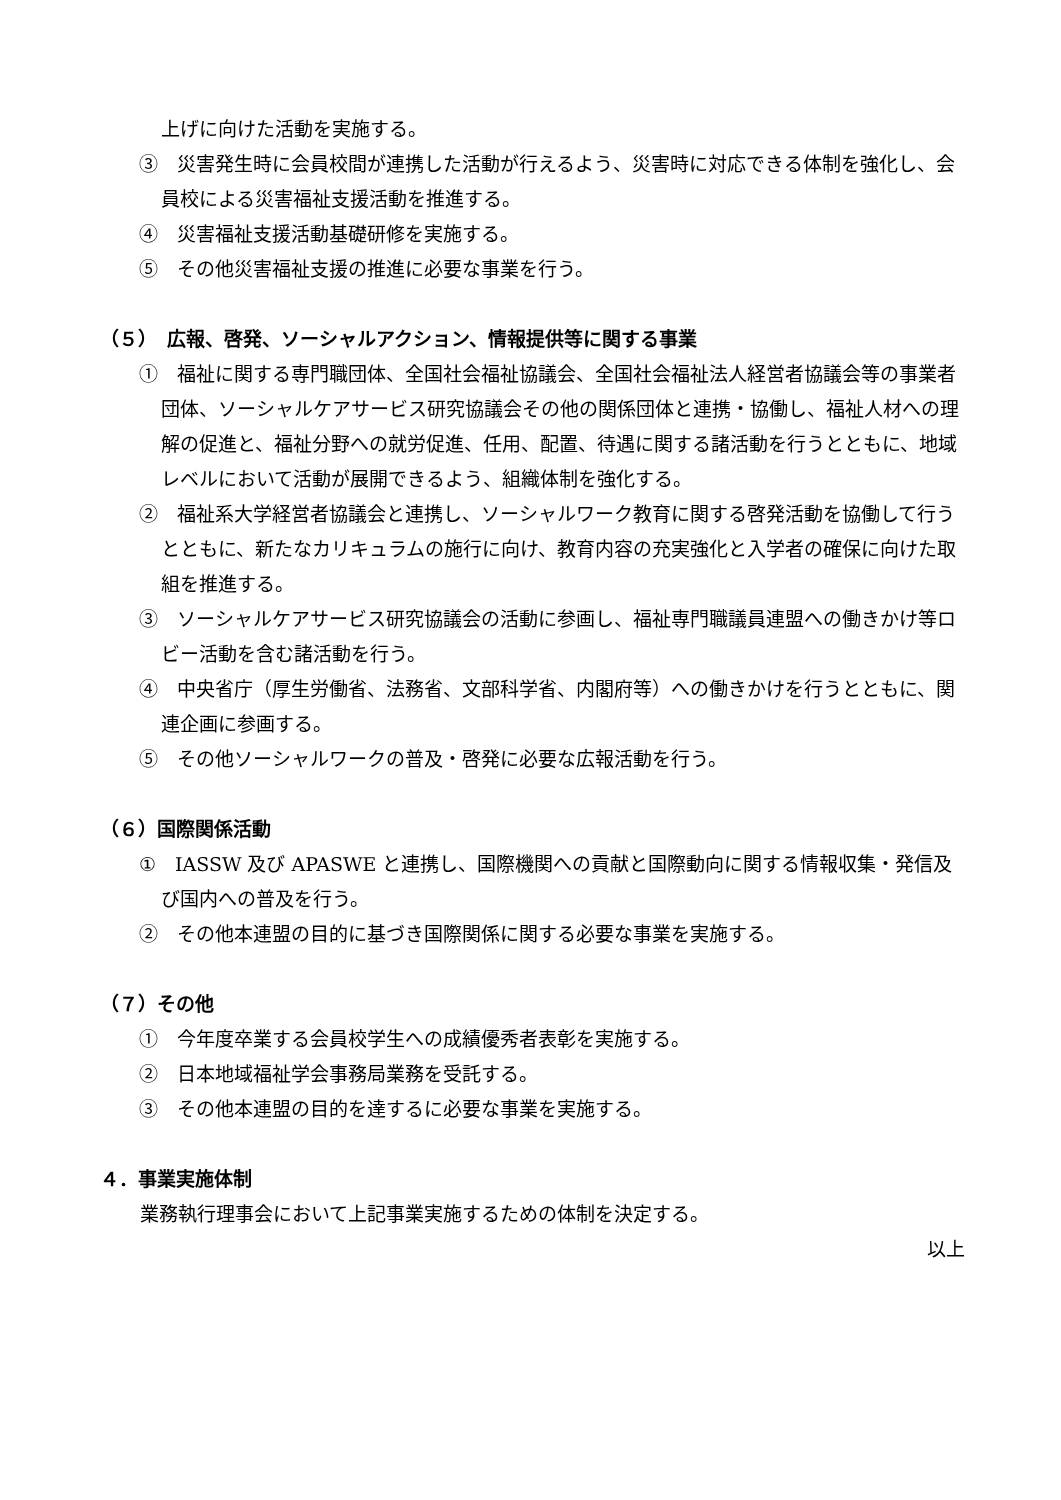上げに向けた活動を実施する。
③　災害発生時に会員校間が連携した活動が行えるよう、災害時に対応できる体制を強化し、会員校による災害福祉支援活動を推進する。
④　災害福祉支援活動基礎研修を実施する。
⑤　その他災害福祉支援の推進に必要な事業を行う。
（５）　広報、啓発、ソーシャルアクション、情報提供等に関する事業
①　福祉に関する専門職団体、全国社会福祉協議会、全国社会福祉法人経営者協議会等の事業者団体、ソーシャルケアサービス研究協議会その他の関係団体と連携・協働し、福祉人材への理解の促進と、福祉分野への就労促進、任用、配置、待遇に関する諸活動を行うとともに、地域レベルにおいて活動が展開できるよう、組織体制を強化する。
②　福祉系大学経営者協議会と連携し、ソーシャルワーク教育に関する啓発活動を協働して行うとともに、新たなカリキュラムの施行に向け、教育内容の充実強化と入学者の確保に向けた取組を推進する。
③　ソーシャルケアサービス研究協議会の活動に参画し、福祉専門職議員連盟への働きかけ等ロビー活動を含む諸活動を行う。
④　中央省庁（厚生労働省、法務省、文部科学省、内閣府等）への働きかけを行うとともに、関連企画に参画する。
⑤　その他ソーシャルワークの普及・啓発に必要な広報活動を行う。
（６）国際関係活動
①　IASSW 及び APASWE と連携し、国際機関への貢献と国際動向に関する情報収集・発信及び国内への普及を行う。
②　その他本連盟の目的に基づき国際関係に関する必要な事業を実施する。
（７）その他
①　今年度卒業する会員校学生への成績優秀者表彰を実施する。
②　日本地域福祉学会事務局業務を受託する。
③　その他本連盟の目的を達するに必要な事業を実施する。
４．事業実施体制
業務執行理事会において上記事業実施するための体制を決定する。
以上